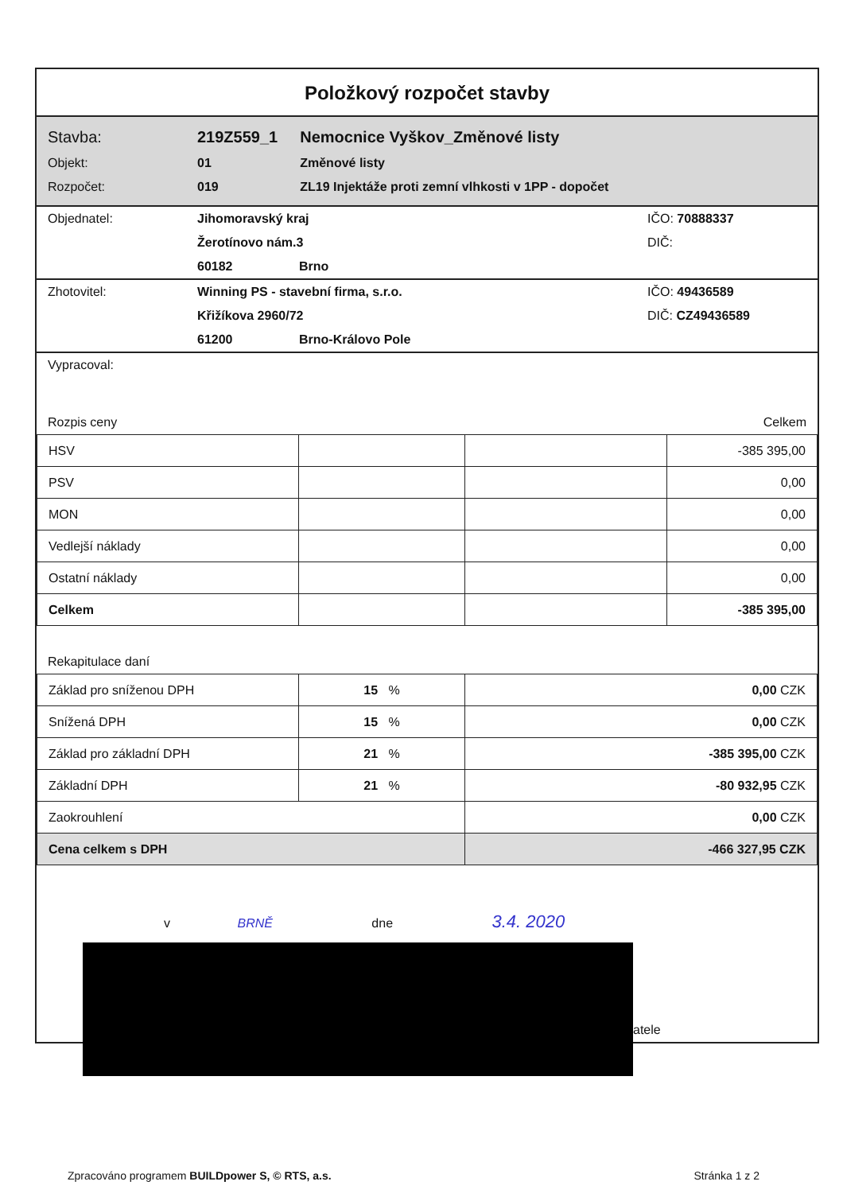Položkový rozpočet stavby
| Stavba: | 219Z559_1 | Nemocnice Vyškov_Změnové listy |
| Objekt: | 01 | Změnové listy |
| Rozpočet: | 019 | ZL19 Injektáže proti zemní vlhkosti v 1PP - dopočet |
| Objednatel: | Jihomoravský kraj | | IČO: 70888337 |
| | Žerotínovo nám.3 | | DIČ: |
| | 60182 | Brno | |
| Zhotovitel: | Winning PS - stavební firma, s.r.o. | | IČO: 49436589 |
| | Křižíkova 2960/72 | | DIČ: CZ49436589 |
| | 61200 | Brno-Královo Pole | |
| Vypracoval: | |
| Rozpis ceny | Celkem |
| HSV | | | -385 395,00 |
| PSV | | | 0,00 |
| MON | | | 0,00 |
| Vedlejší náklady | | | 0,00 |
| Ostatní náklady | | | 0,00 |
| Celkem | | | -385 395,00 |
| Rekapitulace daní |
| Základ pro sníženou DPH | 15 % | 0,00 CZK |
| Snížená DPH | 15 % | 0,00 CZK |
| Základ pro základní DPH | 21 % | -385 395,00 CZK |
| Základní DPH | 21 % | -80 932,95 CZK |
| Zaokrouhlení | | 0,00 CZK |
| Cena celkem s DPH | | -466 327,95 CZK |
| v BRNĚ dne 3.4. 2020 |
| atele |
Zpracováno programem BUILDpower S, © RTS, a.s. Stránka 1 z 2